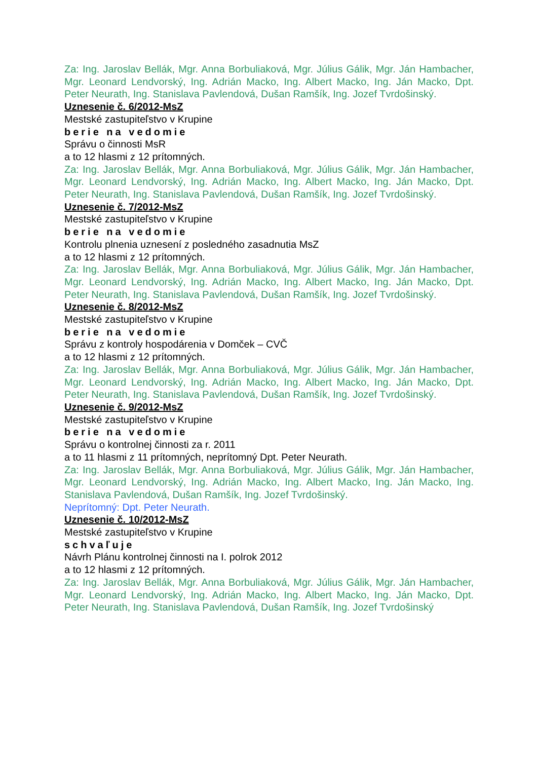Za: Ing. Jaroslav Bellák, Mgr. Anna Borbuliaková, Mgr. Július Gálik, Mgr. Ján Hambacher, Mgr. Leonard Lendvorský, Ing. Adrián Macko, Ing. Albert Macko, Ing. Ján Macko, Dpt. Peter Neurath, Ing. Stanislava Pavlendová, Dušan Ramšík, Ing. Jozef Tvrdošinský.
Uznesenie č. 6/2012-MsZ
Mestské zastupiteľstvo v Krupine
berie na vedomie
Správu o činnosti MsR
a to 12 hlasmi z 12 prítomných.
Za: Ing. Jaroslav Bellák, Mgr. Anna Borbuliaková, Mgr. Július Gálik, Mgr. Ján Hambacher, Mgr. Leonard Lendvorský, Ing. Adrián Macko, Ing. Albert Macko, Ing. Ján Macko, Dpt. Peter Neurath, Ing. Stanislava Pavlendová, Dušan Ramšík, Ing. Jozef Tvrdošinský.
Uznesenie č. 7/2012-MsZ
Mestské zastupiteľstvo v Krupine
berie na vedomie
Kontrolu plnenia uznesení z posledného zasadnutia MsZ
a to 12 hlasmi z 12 prítomných.
Za: Ing. Jaroslav Bellák, Mgr. Anna Borbuliaková, Mgr. Július Gálik, Mgr. Ján Hambacher, Mgr. Leonard Lendvorský, Ing. Adrián Macko, Ing. Albert Macko, Ing. Ján Macko, Dpt. Peter Neurath, Ing. Stanislava Pavlendová, Dušan Ramšík, Ing. Jozef Tvrdošinský.
Uznesenie č. 8/2012-MsZ
Mestské zastupiteľstvo v Krupine
berie na vedomie
Správu z kontroly hospodárenia v Domček – CVČ
a to 12 hlasmi z 12 prítomných.
Za: Ing. Jaroslav Bellák, Mgr. Anna Borbuliaková, Mgr. Július Gálik, Mgr. Ján Hambacher, Mgr. Leonard Lendvorský, Ing. Adrián Macko, Ing. Albert Macko, Ing. Ján Macko, Dpt. Peter Neurath, Ing. Stanislava Pavlendová, Dušan Ramšík, Ing. Jozef Tvrdošinský.
Uznesenie č. 9/2012-MsZ
Mestské zastupiteľstvo v Krupine
berie na vedomie
Správu o kontrolnej činnosti za r. 2011
a to 11 hlasmi z 11 prítomných, neprítomný Dpt. Peter Neurath.
Za: Ing. Jaroslav Bellák, Mgr. Anna Borbuliaková, Mgr. Július Gálik, Mgr. Ján Hambacher, Mgr. Leonard Lendvorský, Ing. Adrián Macko, Ing. Albert Macko, Ing. Ján Macko, Ing. Stanislava Pavlendová, Dušan Ramšík, Ing. Jozef Tvrdošinský.
Neprítomný: Dpt. Peter Neurath.
Uznesenie č. 10/2012-MsZ
Mestské zastupiteľstvo v Krupine
schvaľuje
Návrh Plánu kontrolnej činnosti na I. polrok 2012
a to 12 hlasmi z 12 prítomných.
Za: Ing. Jaroslav Bellák, Mgr. Anna Borbuliaková, Mgr. Július Gálik, Mgr. Ján Hambacher, Mgr. Leonard Lendvorský, Ing. Adrián Macko, Ing. Albert Macko, Ing. Ján Macko, Dpt. Peter Neurath, Ing. Stanislava Pavlendová, Dušan Ramšík, Ing. Jozef Tvrdošinský